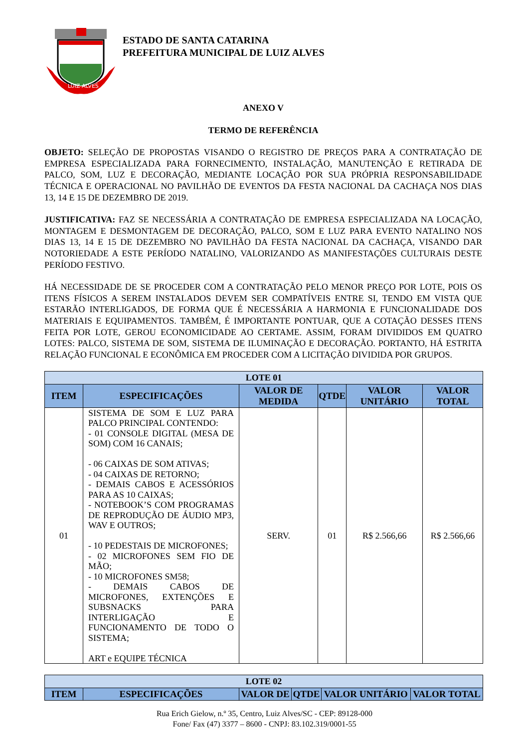LUIZ ALVES
ESTADO DE SANTA CATARINA
PREFEITURA MUNICIPAL DE LUIZ ALVES
ANEXO V
TERMO DE REFERÊNCIA
OBJETO: SELEÇÃO DE PROPOSTAS VISANDO O REGISTRO DE PREÇOS PARA A CONTRATAÇÃO DE EMPRESA ESPECIALIZADA PARA FORNECIMENTO, INSTALAÇÃO, MANUTENÇÃO E RETIRADA DE PALCO, SOM, LUZ E DECORAÇÃO, MEDIANTE LOCAÇÃO POR SUA PRÓPRIA RESPONSABILIDADE TÉCNICA E OPERACIONAL NO PAVILHÃO DE EVENTOS DA FESTA NACIONAL DA CACHAÇA NOS DIAS 13, 14 E 15 DE DEZEMBRO DE 2019.
JUSTIFICATIVA: FAZ SE NECESSÁRIA A CONTRATAÇÃO DE EMPRESA ESPECIALIZADA NA LOCAÇÃO, MONTAGEM E DESMONTAGEM DE DECORAÇÃO, PALCO, SOM E LUZ PARA EVENTO NATALINO NOS DIAS 13, 14 E 15 DE DEZEMBRO NO PAVILHÃO DA FESTA NACIONAL DA CACHAÇA, VISANDO DAR NOTORIEDADE A ESTE PERÍODO NATALINO, VALORIZANDO AS MANIFESTAÇÕES CULTURAIS DESTE PERÍODO FESTIVO.
HÁ NECESSIDADE DE SE PROCEDER COM A CONTRATAÇÃO PELO MENOR PREÇO POR LOTE, POIS OS ITENS FÍSICOS A SEREM INSTALADOS DEVEM SER COMPATÍVEIS ENTRE SI, TENDO EM VISTA QUE ESTARÃO INTERLIGADOS, DE FORMA QUE É NECESSÁRIA A HARMONIA E FUNCIONALIDADE DOS MATERIAIS E EQUIPAMENTOS. TAMBÉM, É IMPORTANTE PONTUAR, QUE A COTAÇÃO DESSES ITENS FEITA POR LOTE, GEROU ECONOMICIDADE AO CERTAME. ASSIM, FORAM DIVIDIDOS EM QUATRO LOTES: PALCO, SISTEMA DE SOM, SISTEMA DE ILUMINAÇÃO E DECORAÇÃO. PORTANTO, HÁ ESTRITA RELAÇÃO FUNCIONAL E ECONÔMICA EM PROCEDER COM A LICITAÇÃO DIVIDIDA POR GRUPOS.
| LOTE 01 | | | | | |
| ITEM | ESPECIFICAÇÕES | VALOR DE MEDIDA | QTDE | VALOR UNITÁRIO | VALOR TOTAL |
| 01 | SISTEMA DE SOM E LUZ PARA PALCO PRINCIPAL CONTENDO: - 01 CONSOLE DIGITAL (MESA DE SOM) COM 16 CANAIS; - 06 CAIXAS DE SOM ATIVAS; - 04 CAIXAS DE RETORNO; - DEMAIS CABOS E ACESSÓRIOS PARA AS 10 CAIXAS; - NOTEBOOK’S COM PROGRAMAS DE REPRODUÇÃO DE ÁUDIO MP3, WAV E OUTROS; - 10 PEDESTAIS DE MICROFONES; - 02 MICROFONES SEM FIO DE MÃO; - 10 MICROFONES SM58; - DEMAIS CABOS DE MICROFONES, EXTENÇÕES E SUBSNACKS PARA INTERLIGAÇÃO E FUNCIONAMENTO DE TODO O SISTEMA; ART e EQUIPE TÉCNICA | SERV. | 01 | R$ 2.566,66 | R$ 2.566,66 |
| LOTE 02 | | | | | |
| ITEM | ESPECIFICAÇÕES | VALOR DE | QTDE | VALOR UNITÁRIO | VALOR TOTAL |
Rua Erich Gielow, n.º 35, Centro, Luiz Alves/SC - CEP: 89128-000
Fone/ Fax (47) 3377 – 8600 - CNPJ: 83.102.319/0001-55